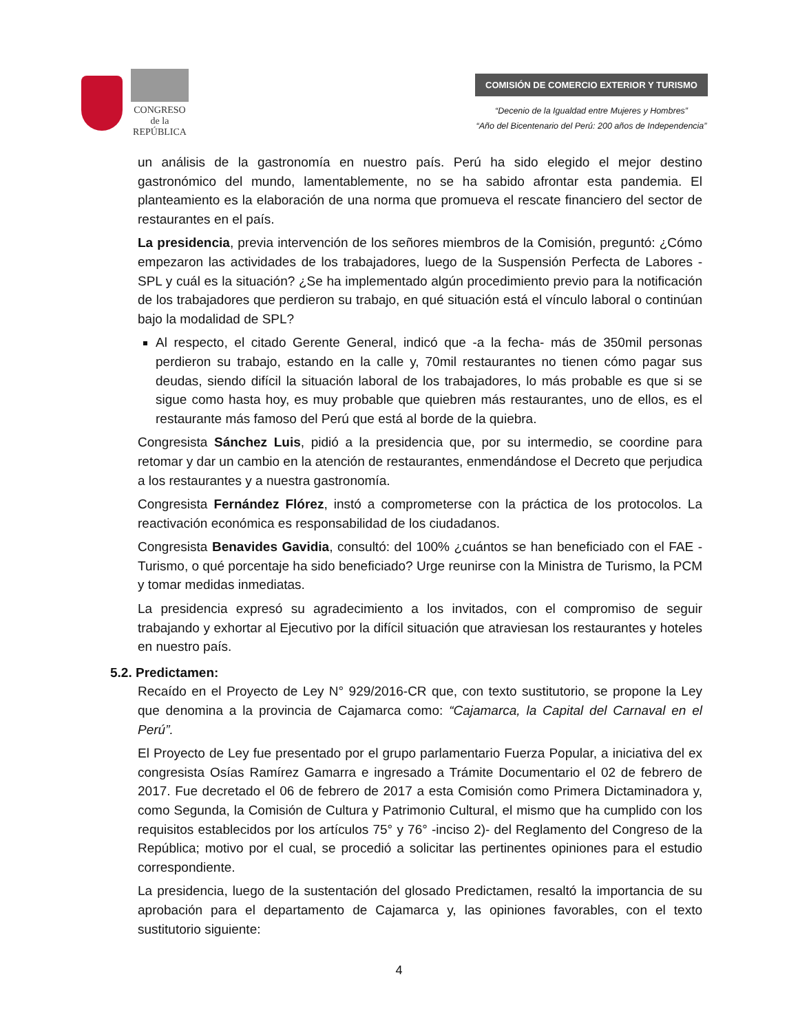CONGRESO
de la
REPÚBLICA
COMISIÓN DE COMERCIO EXTERIOR Y TURISMO
“Decenio de la Igualdad entre Mujeres y Hombres”
“Año del Bicentenario del Perú: 200 años de Independencia”
un análisis de la gastronomía en nuestro país. Perú ha sido elegido el mejor destino gastronómico del mundo, lamentablemente, no se ha sabido afrontar esta pandemia. El planteamiento es la elaboración de una norma que promueva el rescate financiero del sector de restaurantes en el país.
La presidencia, previa intervención de los señores miembros de la Comisión, preguntó: ¿Cómo empezaron las actividades de los trabajadores, luego de la Suspensión Perfecta de Labores - SPL y cuál es la situación? ¿Se ha implementado algún procedimiento previo para la notificación de los trabajadores que perdieron su trabajo, en qué situación está el vínculo laboral o continúan bajo la modalidad de SPL?
Al respecto, el citado Gerente General, indicó que -a la fecha- más de 350mil personas perdieron su trabajo, estando en la calle y, 70mil restaurantes no tienen cómo pagar sus deudas, siendo difícil la situación laboral de los trabajadores, lo más probable es que si se sigue como hasta hoy, es muy probable que quiebren más restaurantes, uno de ellos, es el restaurante más famoso del Perú que está al borde de la quiebra.
Congresista Sánchez Luis, pidió a la presidencia que, por su intermedio, se coordine para retomar y dar un cambio en la atención de restaurantes, enmendándose el Decreto que perjudica a los restaurantes y a nuestra gastronomía.
Congresista Fernández Flórez, instó a comprometerse con la práctica de los protocolos. La reactivación económica es responsabilidad de los ciudadanos.
Congresista Benavides Gavidia, consultó: del 100% ¿cuántos se han beneficiado con el FAE -Turismo, o qué porcentaje ha sido beneficiado? Urge reunirse con la Ministra de Turismo, la PCM y tomar medidas inmediatas.
La presidencia expresó su agradecimiento a los invitados, con el compromiso de seguir trabajando y exhortar al Ejecutivo por la difícil situación que atraviesan los restaurantes y hoteles en nuestro país.
5.2. Predictamen:
Recaído en el Proyecto de Ley N° 929/2016-CR que, con texto sustitutorio, se propone la Ley que denomina a la provincia de Cajamarca como: “Cajamarca, la Capital del Carnaval en el Perú”.
El Proyecto de Ley fue presentado por el grupo parlamentario Fuerza Popular, a iniciativa del ex congresista Osías Ramírez Gamarra e ingresado a Trámite Documentario el 02 de febrero de 2017. Fue decretado el 06 de febrero de 2017 a esta Comisión como Primera Dictaminadora y, como Segunda, la Comisión de Cultura y Patrimonio Cultural, el mismo que ha cumplido con los requisitos establecidos por los artículos 75° y 76° -inciso 2)- del Reglamento del Congreso de la República; motivo por el cual, se procedió a solicitar las pertinentes opiniones para el estudio correspondiente.
La presidencia, luego de la sustentación del glosado Predictamen, resaltó la importancia de su aprobación para el departamento de Cajamarca y, las opiniones favorables, con el texto sustitutorio siguiente:
4